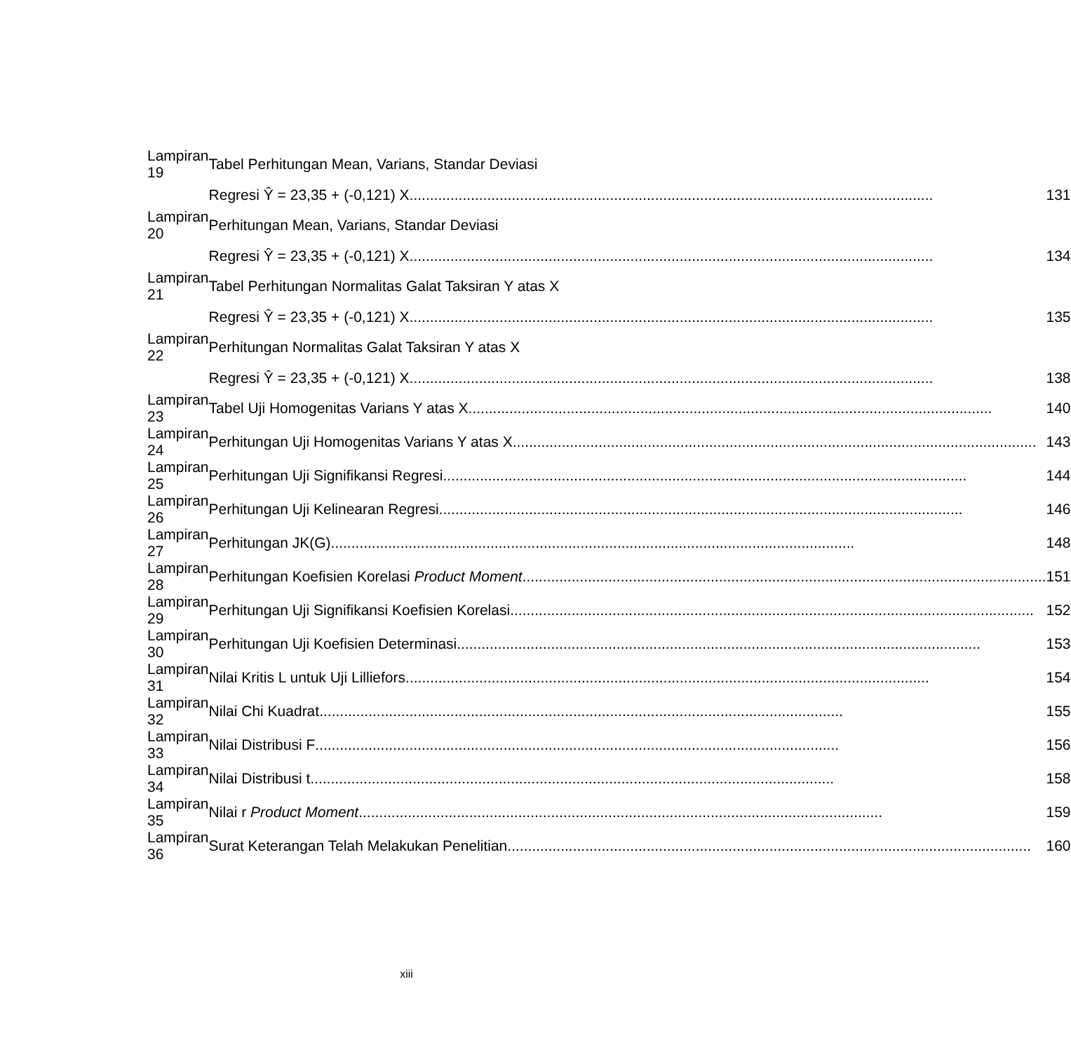| Lampiran 19 | Tabel Perhitungan Mean, Varians, Standar Deviasi | |
| | Regresi Ŷ = 23,35 + (-0,121) X | 131 |
| Lampiran 20 | Perhitungan Mean, Varians, Standar Deviasi | |
| | Regresi Ŷ = 23,35 + (-0,121) X | 134 |
| Lampiran 21 | Tabel Perhitungan Normalitas Galat Taksiran Y atas X | |
| | Regresi Ŷ = 23,35 + (-0,121) X | 135 |
| Lampiran 22 | Perhitungan Normalitas Galat Taksiran Y atas X | |
| | Regresi Ŷ = 23,35 + (-0,121) X | 138 |
| Lampiran 23 | Tabel Uji Homogenitas Varians Y atas X | 140 |
| Lampiran 24 | Perhitungan Uji Homogenitas Varians Y atas X | 143 |
| Lampiran 25 | Perhitungan Uji Signifikansi Regresi | 144 |
| Lampiran 26 | Perhitungan Uji Kelinearan Regresi | 146 |
| Lampiran 27 | Perhitungan JK(G) | 148 |
| Lampiran 28 | Perhitungan Koefisien Korelasi Product Moment | 151 |
| Lampiran 29 | Perhitungan Uji Signifikansi Koefisien Korelasi | 152 |
| Lampiran 30 | Perhitungan Uji Koefisien Determinasi | 153 |
| Lampiran 31 | Nilai Kritis L untuk Uji Lilliefors | 154 |
| Lampiran 32 | Nilai Chi Kuadrat | 155 |
| Lampiran 33 | Nilai Distribusi F | 156 |
| Lampiran 34 | Nilai Distribusi t | 158 |
| Lampiran 35 | Nilai r Product Moment | 159 |
| Lampiran 36 | Surat Keterangan Telah Melakukan Penelitian | 160 |
xiii